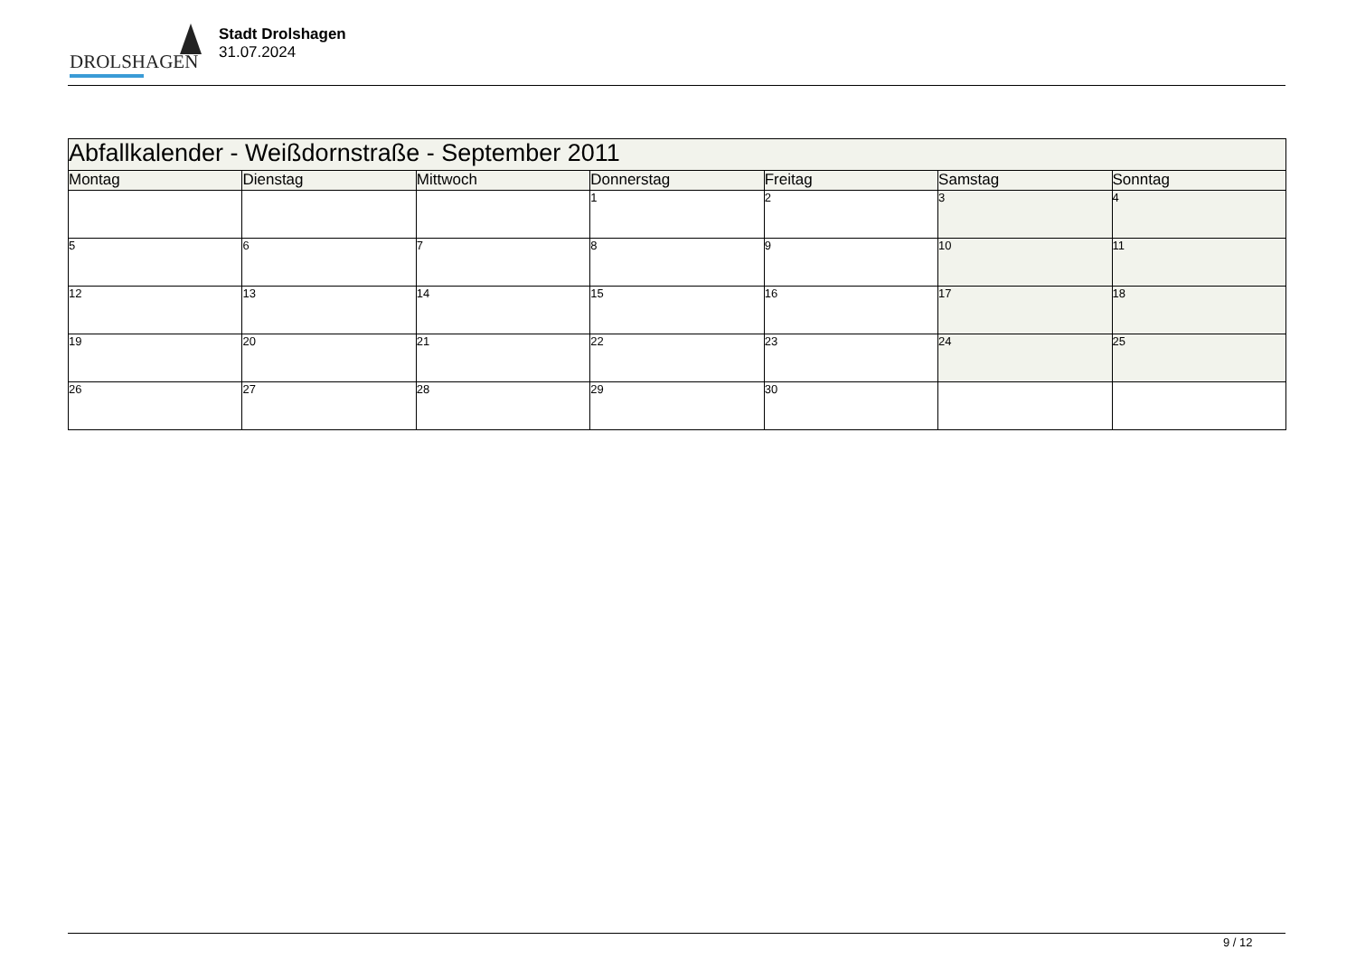DROLSHAGEN
Stadt Drolshagen
31.07.2024
| Abfallkalender - Weißdornstraße - September 2011 | | | | | | |
| --- | --- | --- | --- | --- | --- | --- |
| Montag | Dienstag | Mittwoch | Donnerstag | Freitag | Samstag | Sonntag |
| | | | 1 | 2 | 3 | 4 |
| 5 | 6 | 7 | 8 | 9 | 10 | 11 |
| 12 | 13 | 14 | 15 | 16 | 17 | 18 |
| 19 | 20 | 21 | 22 | 23 | 24 | 25 |
| 26 | 27 | 28 | 29 | 30 | | |
9 / 12